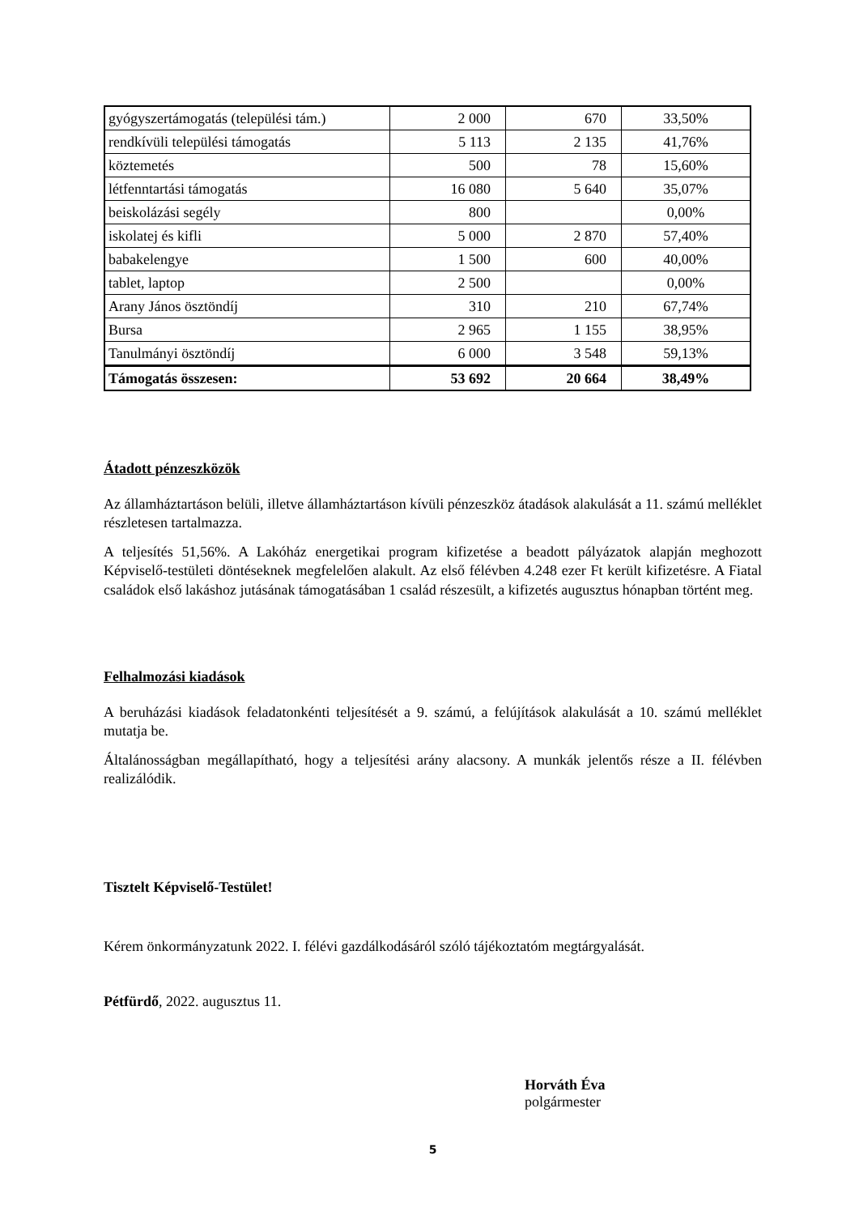| gyógyszertámogatás (települési tám.) | 2 000 | 670 | 33,50% |
| rendkívüli települési támogatás | 5 113 | 2 135 | 41,76% |
| köztemetés | 500 | 78 | 15,60% |
| létfenntartási támogatás | 16 080 | 5 640 | 35,07% |
| beiskolázási segély | 800 | | 0,00% |
| iskolatej és kifli | 5 000 | 2 870 | 57,40% |
| babakelengye | 1 500 | 600 | 40,00% |
| tablet, laptop | 2 500 | | 0,00% |
| Arany János ösztöndíj | 310 | 210 | 67,74% |
| Bursa | 2 965 | 1 155 | 38,95% |
| Tanulmányi ösztöndíj | 6 000 | 3 548 | 59,13% |
| Támogatás összesen: | 53 692 | 20 664 | 38,49% |
Átadott pénzeszközök
Az államháztartáson belüli, illetve államháztartáson kívüli pénzeszköz átadások alakulását a 11. számú melléklet részletesen tartalmazza.
A teljesítés 51,56%. A Lakóház energetikai program kifizetése a beadott pályázatok alapján meghozott Képviselő-testületi döntéseknek megfelelően alakult. Az első félévben 4.248 ezer Ft került kifizetésre. A Fiatal családok első lakáshoz jutásának támogatásában 1 család részesült, a kifizetés augusztus hónapban történt meg.
Felhalmozási kiadások
A beruházási kiadások feladatonkénti teljesítését a 9. számú, a felújítások alakulását a 10. számú melléklet mutatja be.
Általánosságban megállapítható, hogy a teljesítési arány alacsony. A munkák jelentős része a II. félévben realizálódik.
Tisztelt Képviselő-Testület!
Kérem önkormányzatunk 2022. I. félévi gazdálkodásáról szóló tájékoztatóm megtárgyalását.
Pétfürdő, 2022. augusztus 11.
Horváth Éva
polgármester
5